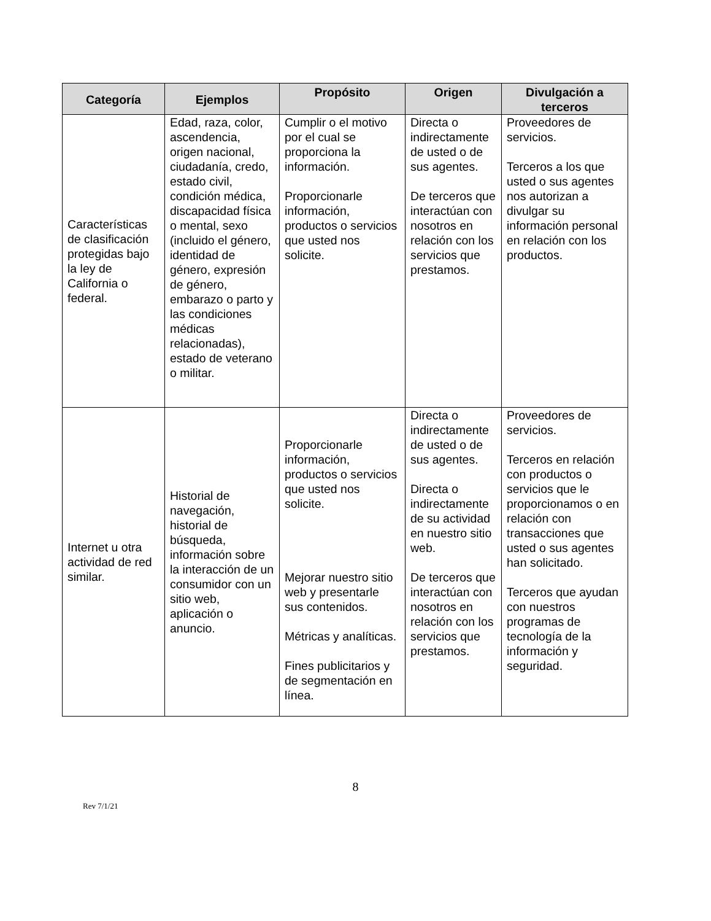| Categoría | Ejemplos | Propósito | Origen | Divulgación a terceros |
| --- | --- | --- | --- | --- |
| Características de clasificación protegidas bajo la ley de California o federal. | Edad, raza, color, ascendencia, origen nacional, ciudadanía, credo, estado civil, condición médica, discapacidad física o mental, sexo (incluido el género, identidad de género, expresión de género, embarazo o parto y las condiciones médicas relacionadas), estado de veterano o militar. | Cumplir o el motivo por el cual se proporciona la información. Proporcionarle información, productos o servicios que usted nos solicite. | Directa o indirectamente de usted o de sus agentes. De terceros que interactúan con nosotros en relación con los servicios que prestamos. | Proveedores de servicios. Terceros a los que usted o sus agentes nos autorizan a divulgar su información personal en relación con los productos. |
| Internet u otra actividad de red similar. | Historial de navegación, historial de búsqueda, información sobre la interacción de un consumidor con un sitio web, aplicación o anuncio. | Proporcionarle información, productos o servicios que usted nos solicite. Mejorar nuestro sitio web y presentarle sus contenidos. Métricas y analíticas. Fines publicitarios y de segmentación en línea. | Directa o indirectamente de usted o de sus agentes. Directa o indirectamente de su actividad en nuestro sitio web. De terceros que interactúan con nosotros en relación con los servicios que prestamos. | Proveedores de servicios. Terceros en relación con productos o servicios que le proporcionamos o en relación con transacciones que usted o sus agentes han solicitado. Terceros que ayudan con nuestros programas de tecnología de la información y seguridad. |
8
Rev 7/1/21